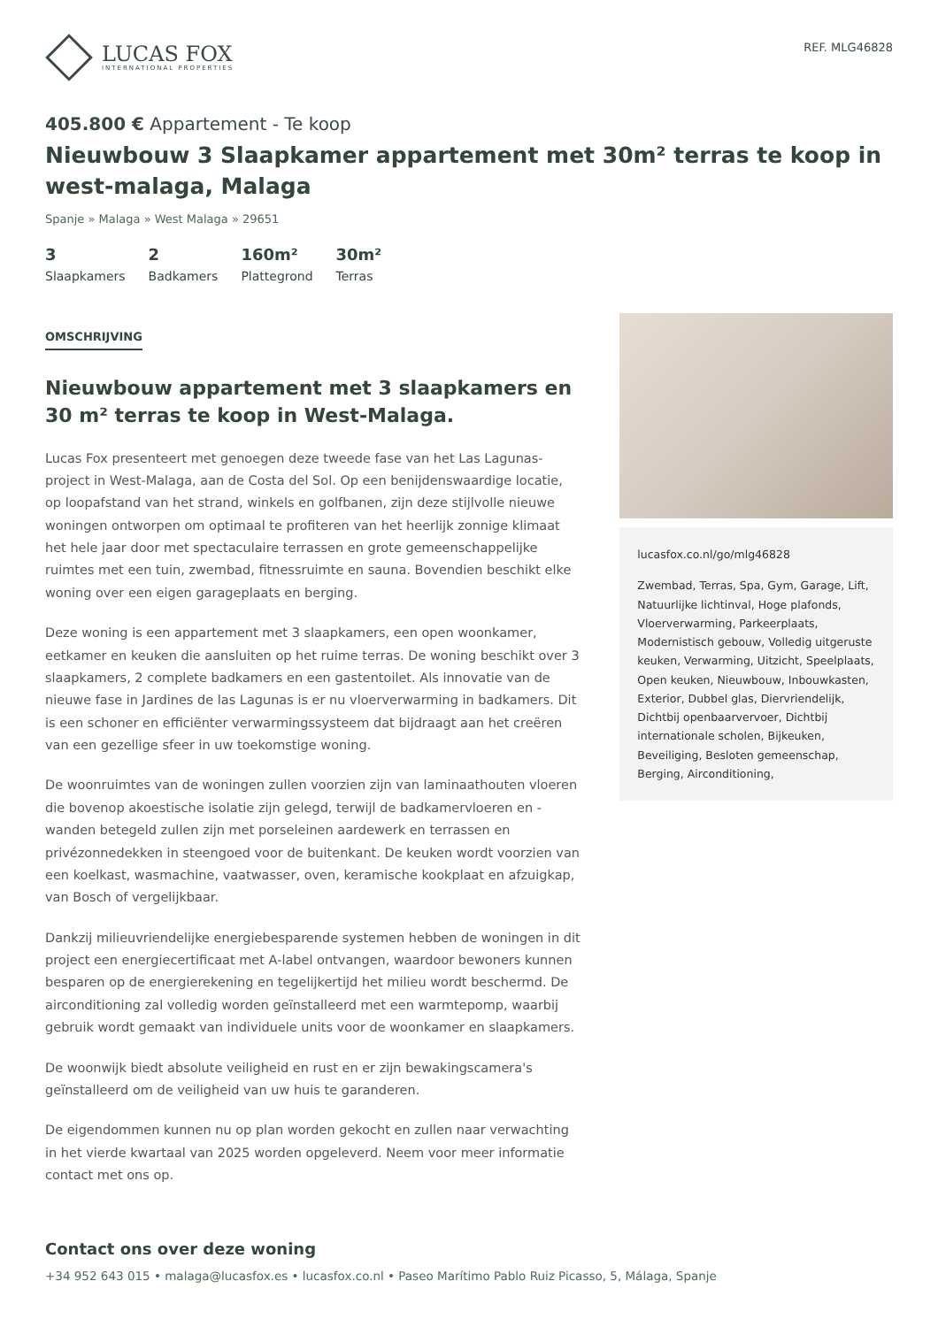LUCAS FOX
INTERNATIONAL PROPERTIES
REF. MLG46828
405.800 € Appartement - Te koop
Nieuwbouw 3 Slaapkamer appartement met 30m² terras te koop in west-malaga, Malaga
Spanje » Malaga » West Malaga » 29651
3
Slaapkamers
2
Badkamers
160m²
Plattegrond
30m²
Terras
OMSCHRIJVING
Nieuwbouw appartement met 3 slaapkamers en 30 m² terras te koop in West-Malaga.
Lucas Fox presenteert met genoegen deze tweede fase van het Las Lagunas-project in West-Malaga, aan de Costa del Sol. Op een benijdenswaardige locatie, op loopafstand van het strand, winkels en golfbanen, zijn deze stijlvolle nieuwe woningen ontworpen om optimaal te profiteren van het heerlijk zonnige klimaat het hele jaar door met spectaculaire terrassen en grote gemeenschappelijke ruimtes met een tuin, zwembad, fitnessruimte en sauna. Bovendien beschikt elke woning over een eigen garageplaats en berging.
Deze woning is een appartement met 3 slaapkamers, een open woonkamer, eetkamer en keuken die aansluiten op het ruime terras. De woning beschikt over 3 slaapkamers, 2 complete badkamers en een gastentoilet. Als innovatie van de nieuwe fase in Jardines de las Lagunas is er nu vloerverwarming in badkamers. Dit is een schoner en efficiënter verwarmingssysteem dat bijdraagt aan het creëren van een gezellige sfeer in uw toekomstige woning.
De woonruimtes van de woningen zullen voorzien zijn van laminaathouten vloeren die bovenop akoestische isolatie zijn gelegd, terwijl de badkamervloeren en -wanden betegeld zullen zijn met porseleinen aardewerk en terrassen en privézonnedekken in steengoed voor de buitenkant. De keuken wordt voorzien van een koelkast, wasmachine, vaatwasser, oven, keramische kookplaat en afzuigkap, van Bosch of vergelijkbaar.
Dankzij milieuvriendelijke energiebesparende systemen hebben de woningen in dit project een energiecertificaat met A-label ontvangen, waardoor bewoners kunnen besparen op de energierekening en tegelijkertijd het milieu wordt beschermd. De airconditioning zal volledig worden geïnstalleerd met een warmtepomp, waarbij gebruik wordt gemaakt van individuele units voor de woonkamer en slaapkamers.
De woonwijk biedt absolute veiligheid en rust en er zijn bewakingscamera's geïnstalleerd om de veiligheid van uw huis te garanderen.
De eigendommen kunnen nu op plan worden gekocht en zullen naar verwachting in het vierde kwartaal van 2025 worden opgeleverd. Neem voor meer informatie contact met ons op.
lucasfox.co.nl/go/mlg46828
Zwembad, Terras, Spa, Gym, Garage, Lift, Natuurlijke lichtinval, Hoge plafonds, Vloerverwarming, Parkeerplaats, Modernistisch gebouw, Volledig uitgeruste keuken, Verwarming, Uitzicht, Speelplaats, Open keuken, Nieuwbouw, Inbouwkasten, Exterior, Dubbel glas, Diervriendelijk, Dichtbij openbaarvervoer, Dichtbij internationale scholen, Bijkeuken, Beveiliging, Besloten gemeenschap, Berging, Airconditioning,
Contact ons over deze woning
+34 952 643 015 • malaga@lucasfox.es • lucasfox.co.nl • Paseo Marítimo Pablo Ruiz Picasso, 5, Málaga, Spanje